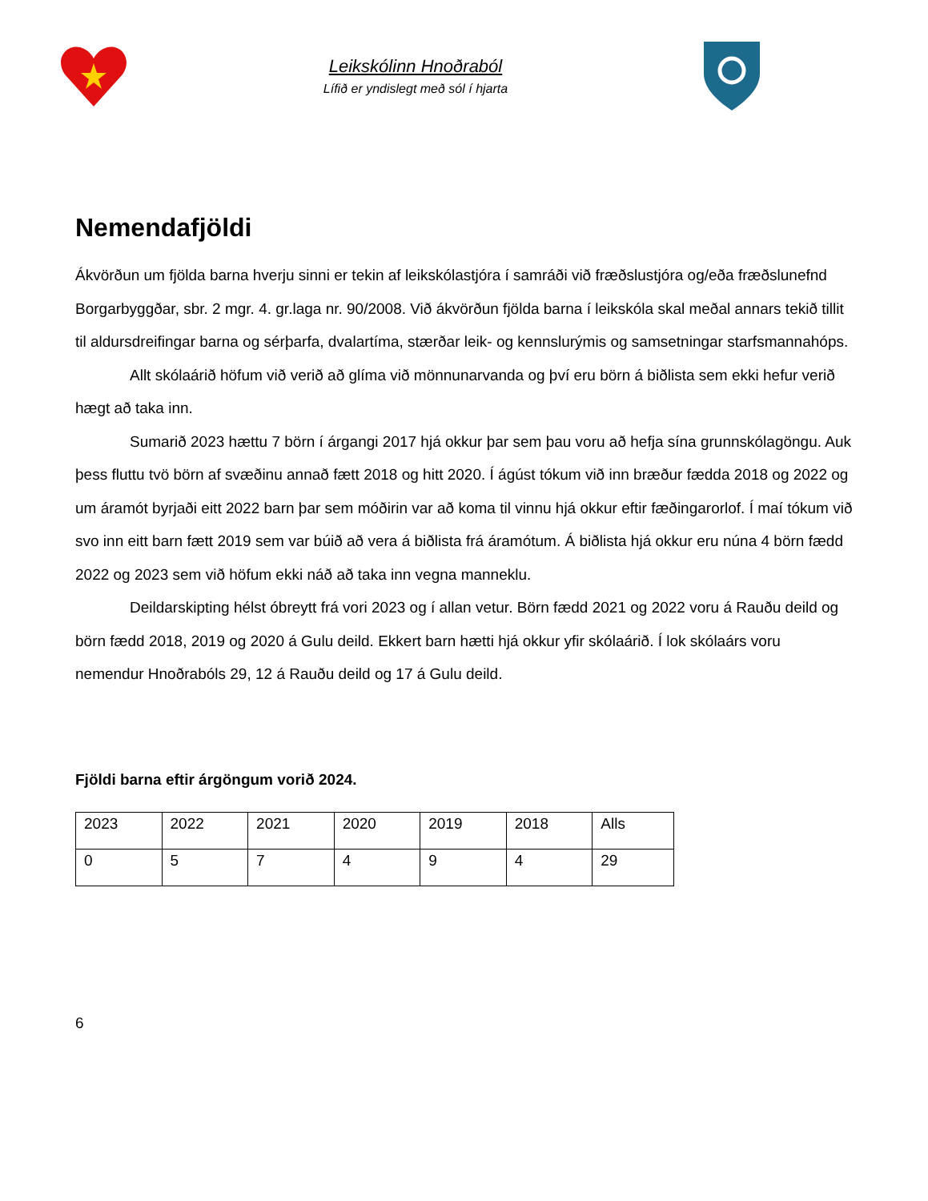Leikskólinn Hnoðraból
Lífið er yndislegt með sól í hjarta
Nemendafjöldi
Ákvörðun um fjölda barna hverju sinni er tekin af leikskólastjóra í samráði við fræðslustjóra og/eða fræðslunefnd Borgarbyggðar, sbr. 2 mgr. 4. gr.laga nr. 90/2008. Við ákvörðun fjölda barna í leikskóla skal meðal annars tekið tillit til aldursdreifingar barna og sérþarfa, dvalartíma, stærðar leik- og kennslurýmis og samsetningar starfsmannahóps.
Allt skólaárið höfum við verið að glíma við mönnunarvanda og því eru börn á biðlista sem ekki hefur verið hægt að taka inn.
Sumarið 2023 hættu 7 börn í árgangi 2017 hjá okkur þar sem þau voru að hefja sína grunnskólagöngu. Auk þess fluttu tvö börn af svæðinu annað fætt 2018 og hitt 2020. Í ágúst tókum við inn bræður fædda 2018 og 2022 og um áramót byrjaði eitt 2022 barn þar sem móðirin var að koma til vinnu hjá okkur eftir fæðingarorlof. Í maí tókum við svo inn eitt barn fætt 2019 sem var búið að vera á biðlista frá áramótum. Á biðlista hjá okkur eru núna 4 börn fædd 2022 og 2023 sem við höfum ekki náð að taka inn vegna manneklu.
Deildarskipting hélst óbreytt frá vori 2023 og í allan vetur. Börn fædd 2021 og 2022 voru á Rauðu deild og börn fædd 2018, 2019 og 2020 á Gulu deild. Ekkert barn hætti hjá okkur yfir skólaárið. Í lok skólaárs voru nemendur Hnoðrabóls 29, 12 á Rauðu deild og 17 á Gulu deild.
Fjöldi barna eftir árgöngum vorið 2024.
| 2023 | 2022 | 2021 | 2020 | 2019 | 2018 | Alls |
| 0 | 5 | 7 | 4 | 9 | 4 | 29 |
6